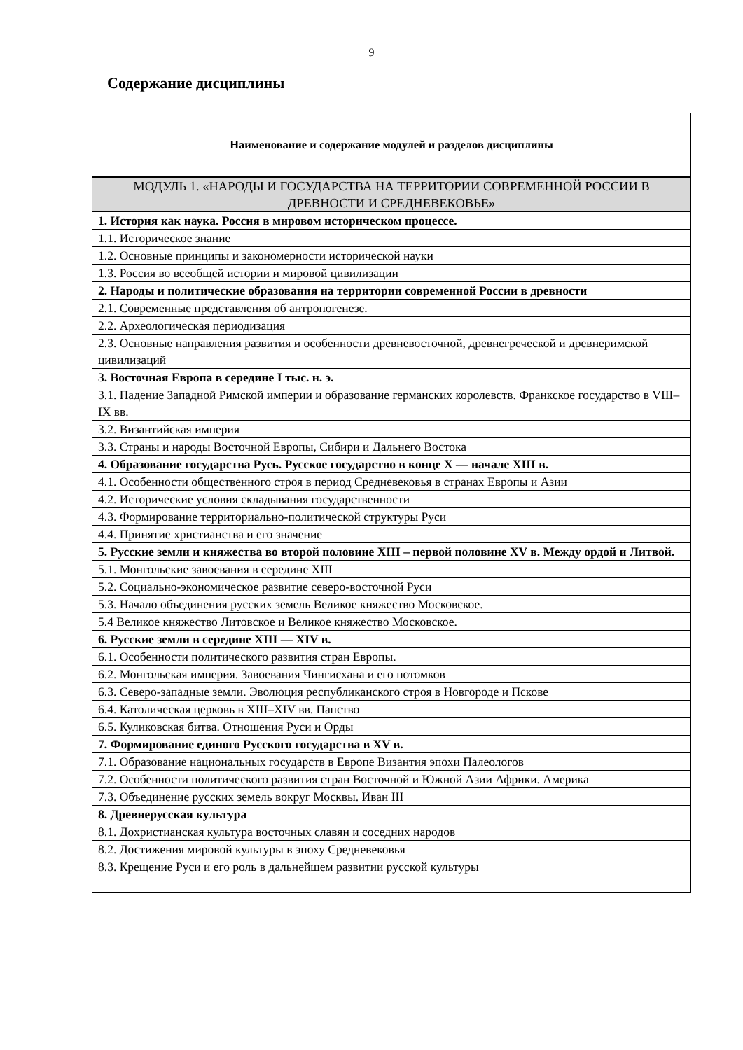9
Содержание дисциплины
| Наименование и содержание модулей и разделов дисциплины |
| --- |
| МОДУЛЬ 1. «НАРОДЫ И ГОСУДАРСТВА НА ТЕРРИТОРИИ СОВРЕМЕННОЙ РОССИИ В ДРЕВНОСТИ И СРЕДНЕВЕКОВЬЕ» |
| 1. История как наука. Россия в мировом историческом процессе. |
| 1.1. Историческое знание |
| 1.2. Основные принципы и закономерности исторической науки |
| 1.3. Россия во всеобщей истории и мировой цивилизации |
| 2. Народы и политические образования на территории современной России в древности |
| 2.1. Современные представления об антропогенезе. |
| 2.2. Археологическая периодизация |
| 2.3. Основные направления развития и особенности древневосточной, древнегреческой и древнеримской цивилизаций |
| 3. Восточная Европа в середине I тыс. н. э. |
| 3.1. Падение Западной Римской империи и образование германских королевств. Франкское государство в VIII–IX вв. |
| 3.2. Византийская империя |
| 3.3. Страны и народы Восточной Европы, Сибири и Дальнего Востока |
| 4. Образование государства Русь. Русское государство в конце X — начале XIII в. |
| 4.1. Особенности общественного строя в период Средневековья в странах Европы и Азии |
| 4.2. Исторические условия складывания государственности |
| 4.3. Формирование территориально-политической структуры Руси |
| 4.4. Принятие христианства и его значение |
| 5. Русские земли и княжества во второй половине XIII – первой половине XV в. Между ордой и Литвой. |
| 5.1. Монгольские завоевания в середине XIII |
| 5.2. Социально-экономическое развитие северо-восточной Руси |
| 5.3. Начало объединения русских земель Великое княжество Московское. |
| 5.4 Великое княжество Литовское и Великое княжество Московское. |
| 6. Русские земли в середине XIII — XIV в. |
| 6.1. Особенности политического развития стран Европы. |
| 6.2. Монгольская империя. Завоевания Чингисхана и его потомков |
| 6.3. Северо-западные земли. Эволюция республиканского строя в Новгороде и Пскове |
| 6.4. Католическая церковь в XIII–XIV вв. Папство |
| 6.5. Куликовская битва. Отношения Руси и Орды |
| 7. Формирование единого Русского государства в XV в. |
| 7.1. Образование национальных государств в Европе Византия эпохи Палеологов |
| 7.2. Особенности политического развития стран Восточной и Южной Азии Африки. Америка |
| 7.3. Объединение русских земель вокруг Москвы. Иван III |
| 8. Древнерусская культура |
| 8.1. Дохристианская культура восточных славян и соседних народов |
| 8.2. Достижения мировой культуры в эпоху Средневековья |
| 8.3. Крещение Руси и его роль в дальнейшем развитии русской культуры |